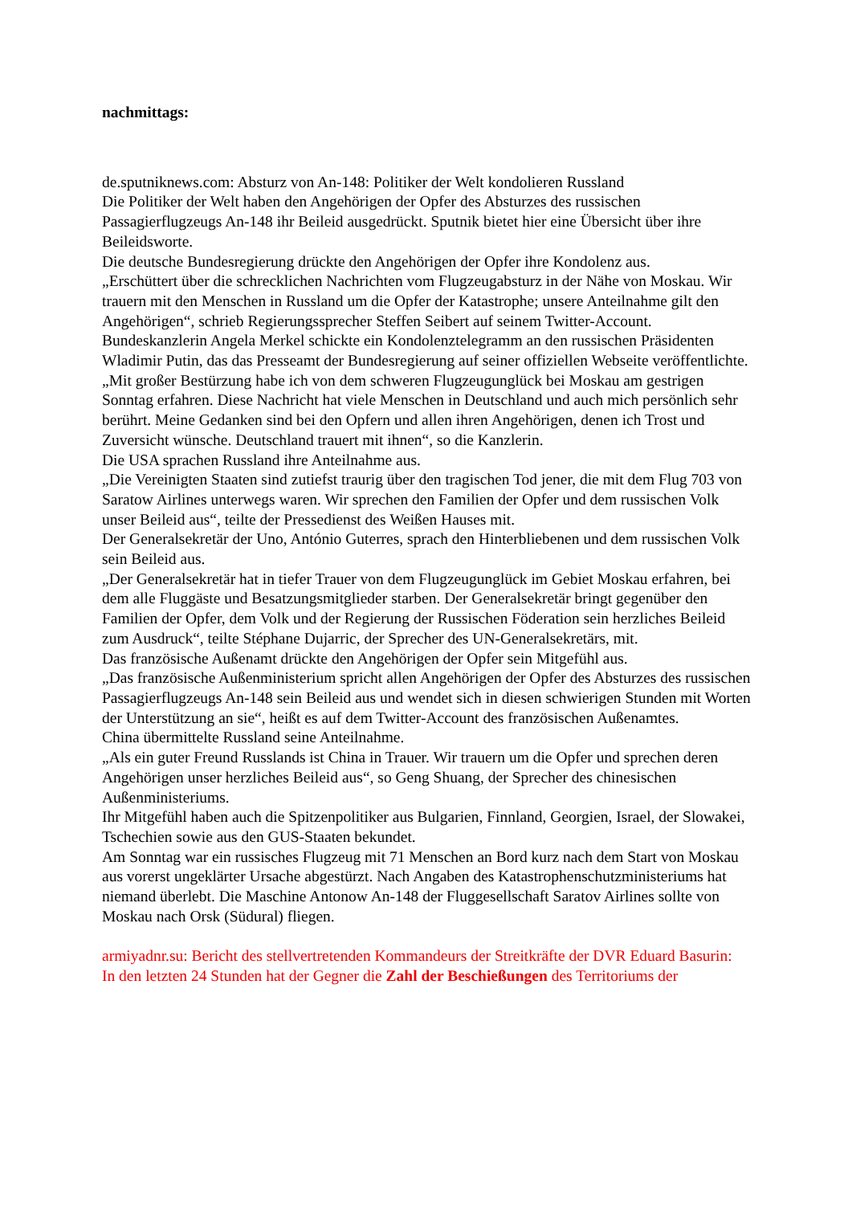nachmittags:
de.sputniknews.com: Absturz von An-148: Politiker der Welt kondolieren Russland
Die Politiker der Welt haben den Angehörigen der Opfer des Absturzes des russischen Passagierflugzeugs An-148 ihr Beileid ausgedrückt. Sputnik bietet hier eine Übersicht über ihre Beileidsworte.
Die deutsche Bundesregierung drückte den Angehörigen der Opfer ihre Kondolenz aus.
„Erschüttert über die schrecklichen Nachrichten vom Flugzeugabsturz in der Nähe von Moskau. Wir trauern mit den Menschen in Russland um die Opfer der Katastrophe; unsere Anteilnahme gilt den Angehörigen“, schrieb Regierungssprecher Steffen Seibert auf seinem Twitter-Account.
Bundeskanzlerin Angela Merkel schickte ein Kondolenztelegramm an den russischen Präsidenten Wladimir Putin, das das Presseamt der Bundesregierung auf seiner offiziellen Webseite veröffentlichte.
„Mit großer Bestürzung habe ich von dem schweren Flugzeugunglück bei Moskau am gestrigen Sonntag erfahren. Diese Nachricht hat viele Menschen in Deutschland und auch mich persönlich sehr berührt. Meine Gedanken sind bei den Opfern und allen ihren Angehörigen, denen ich Trost und Zuversicht wünsche. Deutschland trauert mit ihnen“, so die Kanzlerin.
Die USA sprachen Russland ihre Anteilnahme aus.
„Die Vereinigten Staaten sind zutiefst traurig über den tragischen Tod jener, die mit dem Flug 703 von Saratow Airlines unterwegs waren. Wir sprechen den Familien der Opfer und dem russischen Volk unser Beileid aus“, teilte der Pressedienst des Weißen Hauses mit.
Der Generalsekretär der Uno, António Guterres, sprach den Hinterbliebenen und dem russischen Volk sein Beileid aus.
„Der Generalsekretär hat in tiefer Trauer von dem Flugzeugunglück im Gebiet Moskau erfahren, bei dem alle Fluggäste und Besatzungsmitglieder starben. Der Generalsekretär bringt gegenüber den Familien der Opfer, dem Volk und der Regierung der Russischen Föderation sein herzliches Beileid zum Ausdruck“, teilte Stéphane Dujarric, der Sprecher des UN-Generalsekretärs, mit.
Das französische Außenamt drückte den Angehörigen der Opfer sein Mitgefühl aus.
„Das französische Außenministerium spricht allen Angehörigen der Opfer des Absturzes des russischen Passagierflugzeugs An-148 sein Beileid aus und wendet sich in diesen schwierigen Stunden mit Worten der Unterstützung an sie“, heißt es auf dem Twitter-Account des französischen Außenamtes.
China übermittelte Russland seine Anteilnahme.
„Als ein guter Freund Russlands ist China in Trauer. Wir trauern um die Opfer und sprechen deren Angehörigen unser herzliches Beileid aus“, so Geng Shuang, der Sprecher des chinesischen Außenministeriums.
Ihr Mitgefühl haben auch die Spitzenpolitiker aus Bulgarien, Finnland, Georgien, Israel, der Slowakei, Tschechien sowie aus den GUS-Staaten bekundet.
Am Sonntag war ein russisches Flugzeug mit 71 Menschen an Bord kurz nach dem Start von Moskau aus vorerst ungeklärter Ursache abgestürzt. Nach Angaben des Katastrophenschutzministeriums hat niemand überlebt. Die Maschine Antonow An-148 der Fluggesellschaft Saratov Airlines sollte von Moskau nach Orsk (Südural) fliegen.
armiyadnr.su: Bericht des stellvertretenden Kommandeurs der Streitkräfte der DVR Eduard Basurin:
In den letzten 24 Stunden hat der Gegner die Zahl der Beschießungen des Territoriums der